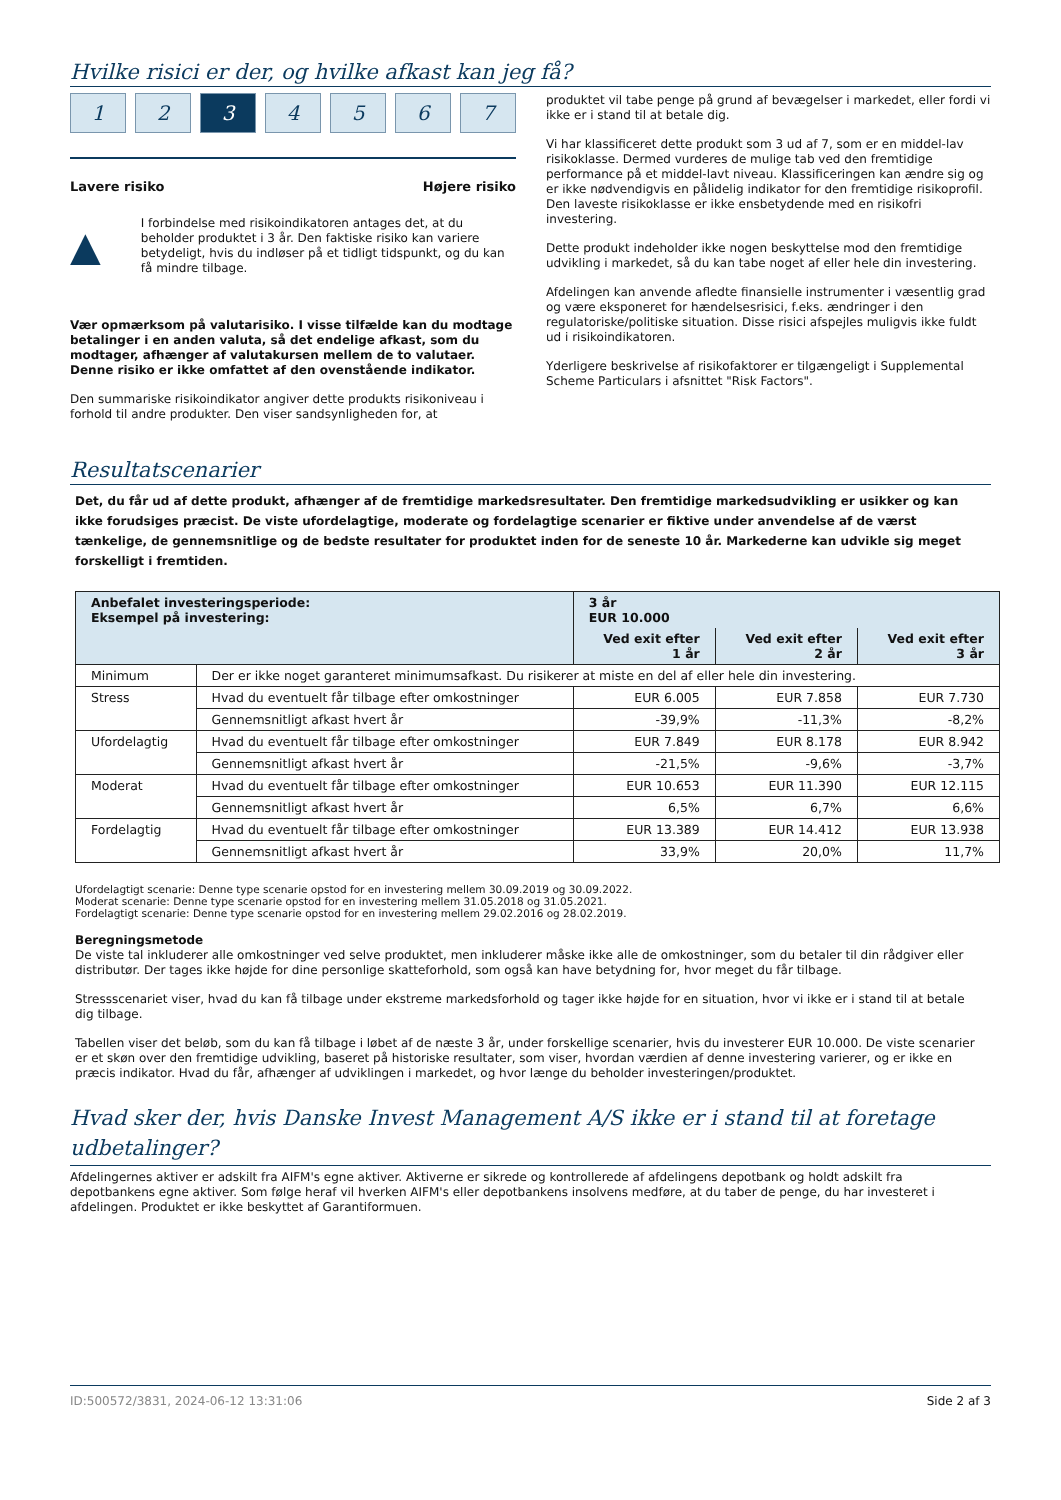Hvilke risici er der, og hvilke afkast kan jeg få?
1 2 3 4567
Lavere risiko Højere risiko
▲
I forbindelse med risikoindikatoren antages det, at du beholder produktet i 3 år. Den faktiske risiko kan variere betydeligt, hvis du indløser på et tidligt tidspunkt, og du kan få mindre tilbage.
Vær opmærksom på valutarisiko. I visse tilfælde kan du modtage betalinger i en anden valuta, så det endelige afkast, som du modtager, afhænger af valutakursen mellem de to valutaer. Denne risiko er ikke omfattet af den ovenstående indikator.
Den summariske risikoindikator angiver dette produkts risikoniveau i forhold til andre produkter. Den viser sandsynligheden for, at
produktet vil tabe penge på grund af bevægelser i markedet, eller fordi vi ikke er i stand til at betale dig.
Vi har klassificeret dette produkt som 3 ud af 7, som er en middel-lav risikoklasse. Dermed vurderes de mulige tab ved den fremtidige performance på et middel-lavt niveau. Klassificeringen kan ændre sig og er ikke nødvendigvis en pålidelig indikator for den fremtidige risikoprofil. Den laveste risikoklasse er ikke ensbetydende med en risikofri investering.
Dette produkt indeholder ikke nogen beskyttelse mod den fremtidige udvikling i markedet, så du kan tabe noget af eller hele din investering.
Afdelingen kan anvende afledte finansielle instrumenter i væsentlig grad og være eksponeret for hændelsesrisici, f.eks. ændringer i den regulatoriske/politiske situation. Disse risici afspejles muligvis ikke fuldt ud i risikoindikatoren.
Yderligere beskrivelse af risikofaktorer er tilgængeligt i Supplemental Scheme Particulars i afsnittet "Risk Factors".
Resultatscenarier
Det, du får ud af dette produkt, afhænger af de fremtidige markedsresultater. Den fremtidige markedsudvikling er usikker og kan ikke forudsiges præcist. De viste ufordelagtige, moderate og fordelagtige scenarier er fiktive under anvendelse af de værst tænkelige, de gennemsnitlige og de bedste resultater for produktet inden for de seneste 10 år. Markederne kan udvikle sig meget forskelligt i fremtiden.
| Anbefalet investeringsperiode: Eksempel på investering: | | 3 år EUR 10.000 | | |
| --- | --- | --- | --- | --- |
| | | Ved exit efter 1 år | Ved exit efter 2 år | Ved exit efter 3 år |
| Minimum | Der er ikke noget garanteret minimumsafkast. Du risikerer at miste en del af eller hele din investering. | | | |
| Stress | Hvad du eventuelt får tilbage efter omkostninger | EUR 6.005 | EUR 7.858 | EUR 7.730 |
| | Gennemsnitligt afkast hvert år | -39,9% | -11,3% | -8,2% |
| Ufordelagtig | Hvad du eventuelt får tilbage efter omkostninger | EUR 7.849 | EUR 8.178 | EUR 8.942 |
| | Gennemsnitligt afkast hvert år | -21,5% | -9,6% | -3,7% |
| Moderat | Hvad du eventuelt får tilbage efter omkostninger | EUR 10.653 | EUR 11.390 | EUR 12.115 |
| | Gennemsnitligt afkast hvert år | 6,5% | 6,7% | 6,6% |
| Fordelagtig | Hvad du eventuelt får tilbage efter omkostninger | EUR 13.389 | EUR 14.412 | EUR 13.938 |
| | Gennemsnitligt afkast hvert år | 33,9% | 20,0% | 11,7% |
Ufordelagtigt scenarie: Denne type scenarie opstod for en investering mellem 30.09.2019 og 30.09.2022.
Moderat scenarie: Denne type scenarie opstod for en investering mellem 31.05.2018 og 31.05.2021.
Fordelagtigt scenarie: Denne type scenarie opstod for en investering mellem 29.02.2016 og 28.02.2019.
Beregningsmetode
De viste tal inkluderer alle omkostninger ved selve produktet, men inkluderer måske ikke alle de omkostninger, som du betaler til din rådgiver eller distributør. Der tages ikke højde for dine personlige skatteforhold, som også kan have betydning for, hvor meget du får tilbage.
Stressscenariet viser, hvad du kan få tilbage under ekstreme markedsforhold og tager ikke højde for en situation, hvor vi ikke er i stand til at betale dig tilbage.
Tabellen viser det beløb, som du kan få tilbage i løbet af de næste 3 år, under forskellige scenarier, hvis du investerer EUR 10.000. De viste scenarier er et skøn over den fremtidige udvikling, baseret på historiske resultater, som viser, hvordan værdien af denne investering varierer, og er ikke en præcis indikator. Hvad du får, afhænger af udviklingen i markedet, og hvor længe du beholder investeringen/produktet.
Hvad sker der, hvis Danske Invest Management A/S ikke er i stand til at foretage udbetalinger?
Afdelingernes aktiver er adskilt fra AIFM's egne aktiver. Aktiverne er sikrede og kontrollerede af afdelingens depotbank og holdt adskilt fra depotbankens egne aktiver. Som følge heraf vil hverken AIFM's eller depotbankens insolvens medføre, at du taber de penge, du har investeret i afdelingen. Produktet er ikke beskyttet af Garantiformuen.
ID:500572/3831, 2024-06-12 13:31:06 Side 2 af 3